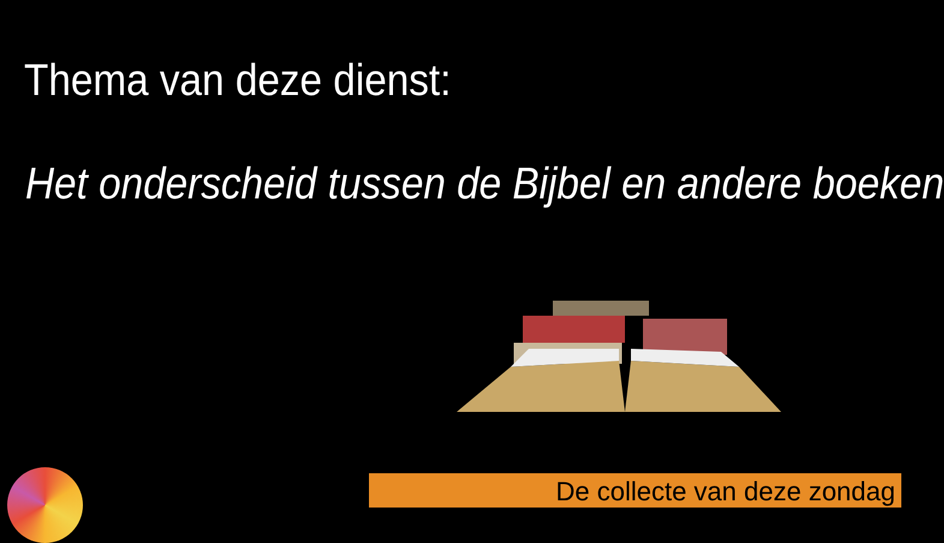Thema van deze dienst:
Het onderscheid tussen de Bijbel en andere boeken
De collecte van deze zondag